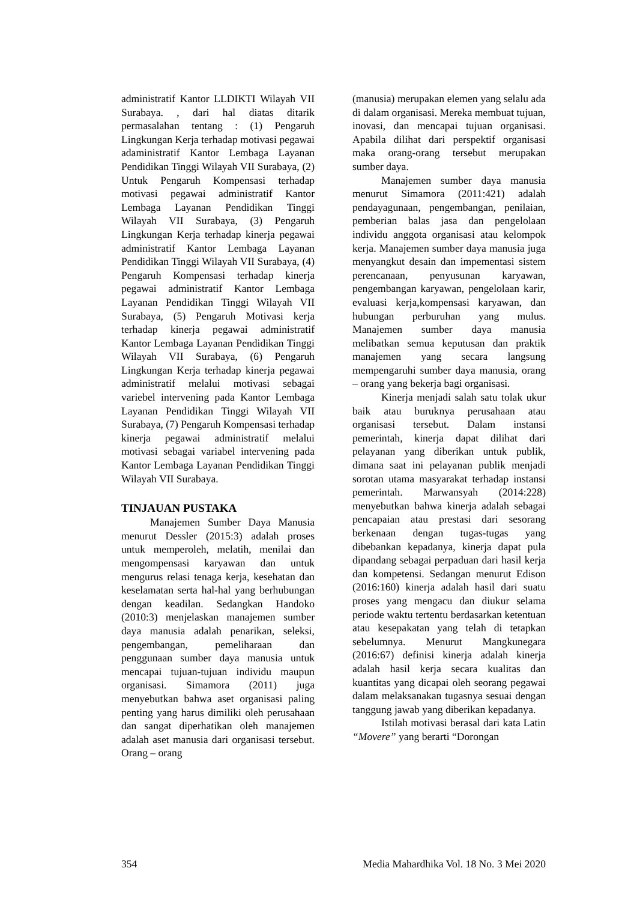administratif Kantor LLDIKTI Wilayah VII Surabaya. , dari hal diatas ditarik permasalahan tentang : (1) Pengaruh Lingkungan Kerja terhadap motivasi pegawai adaministratif Kantor Lembaga Layanan Pendidikan Tinggi Wilayah VII Surabaya, (2) Untuk Pengaruh Kompensasi terhadap motivasi pegawai administratif Kantor Lembaga Layanan Pendidikan Tinggi Wilayah VII Surabaya, (3) Pengaruh Lingkungan Kerja terhadap kinerja pegawai administratif Kantor Lembaga Layanan Pendidikan Tinggi Wilayah VII Surabaya, (4) Pengaruh Kompensasi terhadap kinerja pegawai administratif Kantor Lembaga Layanan Pendidikan Tinggi Wilayah VII Surabaya, (5) Pengaruh Motivasi kerja terhadap kinerja pegawai administratif Kantor Lembaga Layanan Pendidikan Tinggi Wilayah VII Surabaya, (6) Pengaruh Lingkungan Kerja terhadap kinerja pegawai administratif melalui motivasi sebagai variebel intervening pada Kantor Lembaga Layanan Pendidikan Tinggi Wilayah VII Surabaya, (7) Pengaruh Kompensasi terhadap kinerja pegawai administratif melalui motivasi sebagai variabel intervening pada Kantor Lembaga Layanan Pendidikan Tinggi Wilayah VII Surabaya.
TINJAUAN PUSTAKA
Manajemen Sumber Daya Manusia menurut Dessler (2015:3) adalah proses untuk memperoleh, melatih, menilai dan mengompensasi karyawan dan untuk mengurus relasi tenaga kerja, kesehatan dan keselamatan serta hal-hal yang berhubungan dengan keadilan. Sedangkan Handoko (2010:3) menjelaskan manajemen sumber daya manusia adalah penarikan, seleksi, pengembangan, pemeliharaan dan penggunaan sumber daya manusia untuk mencapai tujuan-tujuan individu maupun organisasi. Simamora (2011) juga menyebutkan bahwa aset organisasi paling penting yang harus dimiliki oleh perusahaan dan sangat diperhatikan oleh manajemen adalah aset manusia dari organisasi tersebut. Orang – orang
(manusia) merupakan elemen yang selalu ada di dalam organisasi. Mereka membuat tujuan, inovasi, dan mencapai tujuan organisasi. Apabila dilihat dari perspektif organisasi maka orang-orang tersebut merupakan sumber daya.
Manajemen sumber daya manusia menurut Simamora (2011:421) adalah pendayagunaan, pengembangan, penilaian, pemberian balas jasa dan pengelolaan individu anggota organisasi atau kelompok kerja. Manajemen sumber daya manusia juga menyangkut desain dan impementasi sistem perencanaan, penyusunan karyawan, pengembangan karyawan, pengelolaan karir, evaluasi kerja,kompensasi karyawan, dan hubungan perburuhan yang mulus. Manajemen sumber daya manusia melibatkan semua keputusan dan praktik manajemen yang secara langsung mempengaruhi sumber daya manusia, orang – orang yang bekerja bagi organisasi.
Kinerja menjadi salah satu tolak ukur baik atau buruknya perusahaan atau organisasi tersebut. Dalam instansi pemerintah, kinerja dapat dilihat dari pelayanan yang diberikan untuk publik, dimana saat ini pelayanan publik menjadi sorotan utama masyarakat terhadap instansi pemerintah. Marwansyah (2014:228) menyebutkan bahwa kinerja adalah sebagai pencapaian atau prestasi dari sesorang berkenaan dengan tugas-tugas yang dibebankan kepadanya, kinerja dapat pula dipandang sebagai perpaduan dari hasil kerja dan kompetensi. Sedangan menurut Edison (2016:160) kinerja adalah hasil dari suatu proses yang mengacu dan diukur selama periode waktu tertentu berdasarkan ketentuan atau kesepakatan yang telah di tetapkan sebelumnya. Menurut Mangkunegara (2016:67) definisi kinerja adalah kinerja adalah hasil kerja secara kualitas dan kuantitas yang dicapai oleh seorang pegawai dalam melaksanakan tugasnya sesuai dengan tanggung jawab yang diberikan kepadanya.
Istilah motivasi berasal dari kata Latin “Movere” yang berarti “Dorongan
354 Media Mahardhika Vol. 18 No. 3 Mei 2020